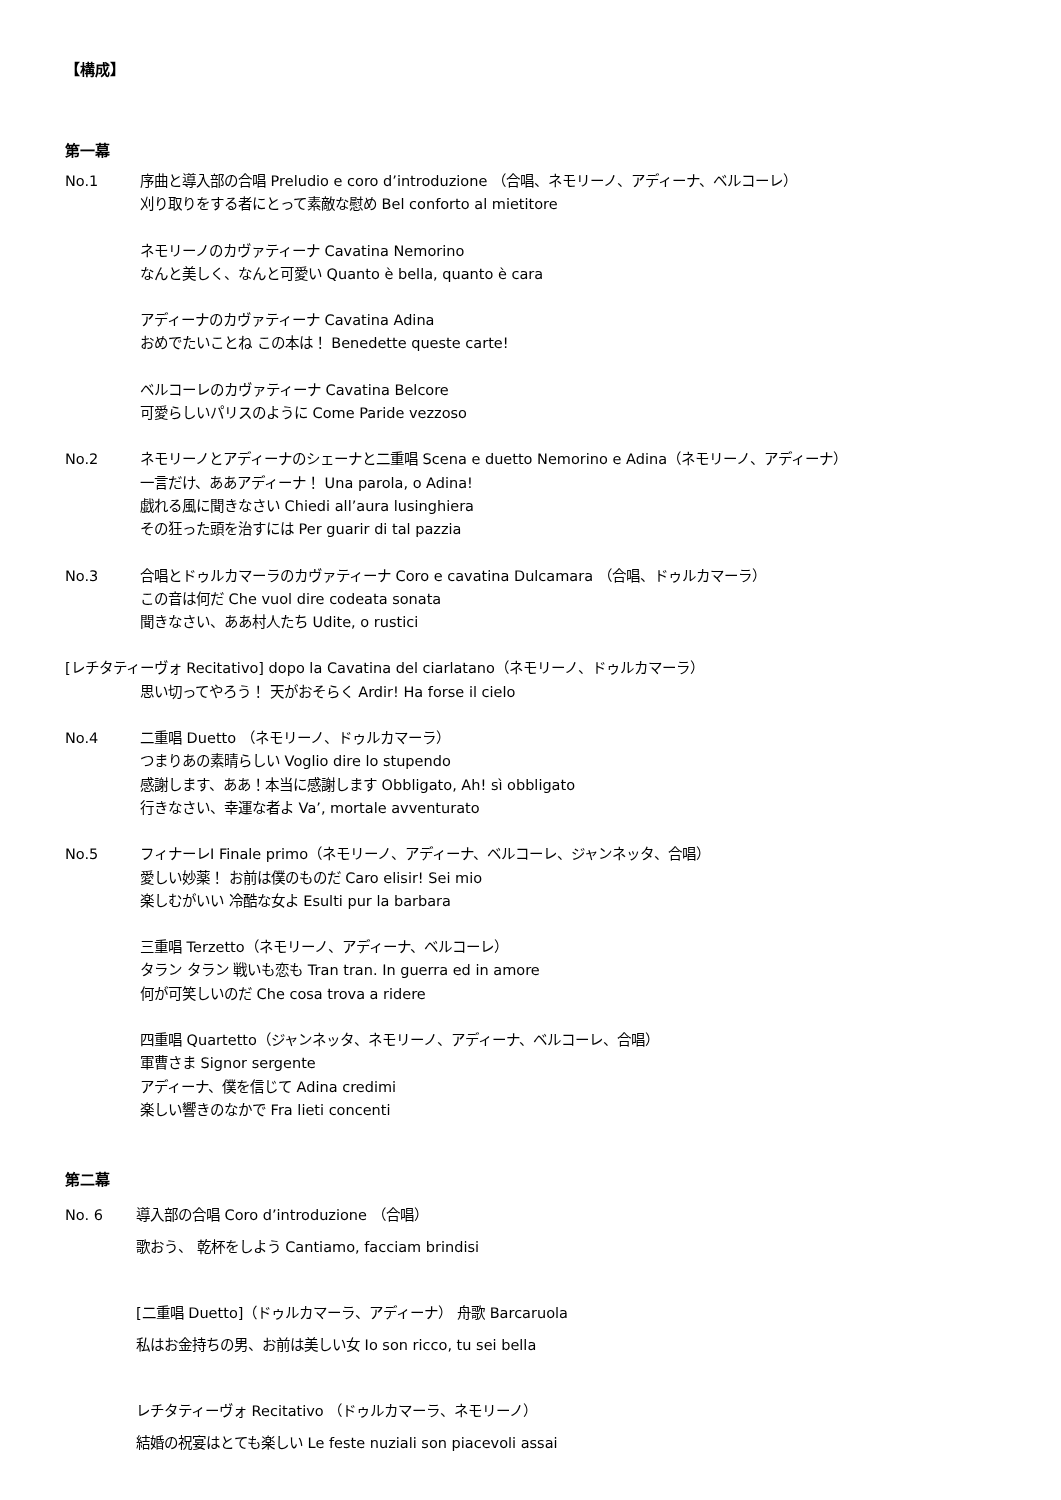【構成】
第一幕
No.1 序曲と導入部の合唱 Preludio e coro d’introduzione （合唱、ネモリーノ、アディーナ、ベルコーレ）
刈り取りをする者にとって素敵な慰め Bel conforto al mietitore
ネモリーノのカヴァティーナ Cavatina Nemorino
なんと美しく、なんと可愛い Quanto è bella, quanto è cara
アディーナのカヴァティーナ Cavatina Adina
おめでたいことね この本は！ Benedette queste carte!
ベルコーレのカヴァティーナ Cavatina Belcore
可愛らしいパリスのように Come Paride vezzoso
No.2 ネモリーノとアディーナのシェーナと二重唱 Scena e duetto Nemorino e Adina（ネモリーノ、アディーナ）
一言だけ、ああアディーナ！ Una parola, o Adina!
戯れる風に聞きなさい Chiedi all’aura lusinghiera
その狂った頭を治すには Per guarir di tal pazzia
No.3 合唱とドゥルカマーラのカヴァティーナ Coro e cavatina Dulcamara （合唱、ドゥルカマーラ）
この音は何だ Che vuol dire codeata sonata
聞きなさい、ああ村人たち Udite, o rustici
[レチタティーヴォ Recitativo] dopo la Cavatina del ciarlatano（ネモリーノ、ドゥルカマーラ）
思い切ってやろう！ 天がおそらく Ardir! Ha forse il cielo
No.4 二重唱 Duetto （ネモリーノ、ドゥルカマーラ）
つまりあの素晴らしい Voglio dire lo stupendo
感謝します、ああ！本当に感謝します Obbligato, Ah! sì obbligato
行きなさい、幸運な者よ Va’, mortale avventurato
No.5 フィナーレⅠ Finale primo（ネモリーノ、アディーナ、ベルコーレ、ジャンネッタ、合唱）
愛しい妙薬！ お前は僕のものだ Caro elisir! Sei mio
楽しむがいい 冷酷な女よ Esulti pur la barbara
三重唱 Terzetto（ネモリーノ、アディーナ、ベルコーレ）
タラン タラン 戦いも恋も Tran tran. In guerra ed in amore
何が可笑しいのだ Che cosa trova a ridere
四重唱 Quartetto（ジャンネッタ、ネモリーノ、アディーナ、ベルコーレ、合唱）
軍曹さま Signor sergente
アディーナ、僕を信じて Adina credimi
楽しい響きのなかで Fra lieti concenti
第二幕
No. 6 導入部の合唱 Coro d’introduzione （合唱）
歌おう、 乾杯をしよう Cantiamo, facciam brindisi
[二重唱 Duetto]（ドゥルカマーラ、アディーナ） 舟歌 Barcaruola
私はお金持ちの男、お前は美しい女 Io son ricco, tu sei bella
レチタティーヴォ Recitativo （ドゥルカマーラ、ネモリーノ）
結婚の祝宴はとても楽しい Le feste nuziali son piacevoli assai